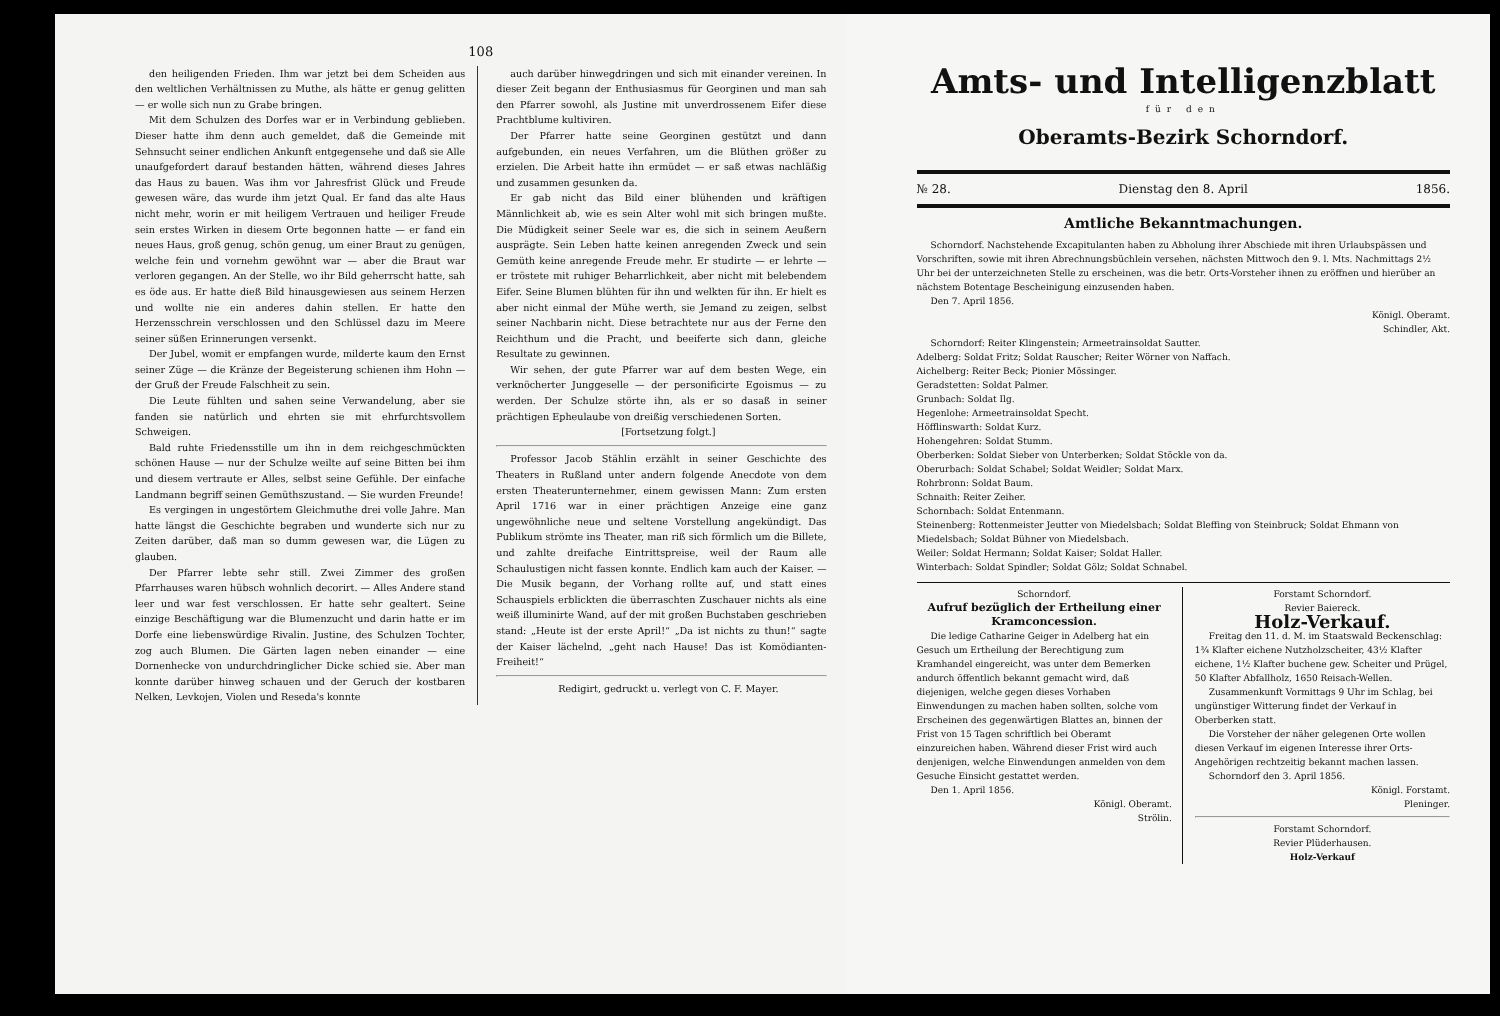108
den heiligenden Frieden. Ihm war jetzt bei dem Scheiden aus den weltlichen Verhältnissen zu Muthe, als hätte er genug gelitten — er wolle sich nun zu Grabe bringen.
Mit dem Schulzen des Dorfes war er in Verbindung geblieben. Dieser hatte ihm denn auch gemeldet, daß die Gemeinde mit Sehnsucht seiner endlichen Ankunft entgegensehe und daß sie Alle unaufgefordert darauf bestanden hätten, während dieses Jahres das Haus zu bauen. Was ihm vor Jahresfrist Glück und Freude gewesen wäre, das wurde ihm jetzt Qual. Er fand das alte Haus nicht mehr, worin er mit heiligem Vertrauen und heiliger Freude sein erstes Wirken in diesem Orte begonnen hatte — er fand ein neues Haus, groß genug, schön genug, um einer Braut zu genügen, welche fein und vornehm gewöhnt war — aber die Braut war verloren gegangen. An der Stelle, wo ihr Bild geherrscht hatte, sah es öde aus. Er hatte dieß Bild hinausgewiesen aus seinem Herzen und wollte nie ein anderes dahin stellen. Er hatte den Herzensschrein verschlossen und den Schlüssel dazu im Meere seiner süßen Erinnerungen versenkt.
Der Jubel, womit er empfangen wurde, milderte kaum den Ernst seiner Züge — die Kränze der Begeisterung schienen ihm Hohn — der Gruß der Freude Falschheit zu sein.
Die Leute fühlten und sahen seine Verwandelung, aber sie fanden sie natürlich und ehrten sie mit ehrfurchtsvollem Schweigen.
Bald ruhte Friedensstille um ihn in dem reichgeschmückten schönen Hause — nur der Schulze weilte auf seine Bitten bei ihm und diesem vertraute er Alles, selbst seine Gefühle. Der einfache Landmann begriff seinen Gemüthszustand. — Sie wurden Freunde!
Es vergingen in ungestörtem Gleichmuthe drei volle Jahre. Man hatte längst die Geschichte begraben und wunderte sich nur zu Zeiten darüber, daß man so dumm gewesen war, die Lügen zu glauben.
Der Pfarrer lebte sehr still. Zwei Zimmer des großen Pfarrhauses waren hübsch wohnlich decorirt. — Alles Andere stand leer und war fest verschlossen. Er hatte sehr gealtert. Seine einzige Beschäftigung war die Blumenzucht und darin hatte er im Dorfe eine liebenswürdige Rivalin. Justine, des Schulzen Tochter, zog auch Blumen. Die Gärten lagen neben einander — eine Dornenhecke von undurchdringlicher Dicke schied sie. Aber man konnte darüber hinweg schauen und der Geruch der kostbaren Nelken, Levkojen, Violen und Reseda's konnte
auch darüber hinwegdringen und sich mit einander vereinen. In dieser Zeit begann der Enthusiasmus für Georginen und man sah den Pfarrer sowohl, als Justine mit unverdrossenem Eifer diese Prachtblume kultiviren.
Der Pfarrer hatte seine Georginen gestützt und dann aufgebunden, ein neues Verfahren, um die Blüthen größer zu erzielen. Die Arbeit hatte ihn ermüdet — er saß etwas nachläßig und zusammen gesunken da.
Er gab nicht das Bild einer blühenden und kräftigen Männlichkeit ab, wie es sein Alter wohl mit sich bringen mußte. Die Müdigkeit seiner Seele war es, die sich in seinem Aeußern ausprägte. Sein Leben hatte keinen anregenden Zweck und sein Gemüth keine anregende Freude mehr. Er studirte — er lehrte — er tröstete mit ruhiger Beharrlichkeit, aber nicht mit belebendem Eifer. Seine Blumen blühten für ihn und welkten für ihn. Er hielt es aber nicht einmal der Mühe werth, sie Jemand zu zeigen, selbst seiner Nachbarin nicht. Diese betrachtete nur aus der Ferne den Reichthum und die Pracht, und beeiferte sich dann, gleiche Resultate zu gewinnen.
Wir sehen, der gute Pfarrer war auf dem besten Wege, ein verknöcherter Junggeselle — der personificirte Egoismus — zu werden. Der Schulze störte ihn, als er so dasaß in seiner prächtigen Epheulaube von dreißig verschiedenen Sorten.
[Fortsetzung folgt.]
Professor Jacob Stählin erzählt in seiner Geschichte des Theaters in Rußland unter andern folgende Anecdote von dem ersten Theaterunternehmer, einem gewissen Mann: Zum ersten April 1716 war in einer prächtigen Anzeige eine ganz ungewöhnliche neue und seltene Vorstellung angekündigt. Das Publikum strömte ins Theater, man riß sich förmlich um die Billete, und zahlte dreifache Eintrittspreise, weil der Raum alle Schaulustigen nicht fassen konnte. Endlich kam auch der Kaiser. — Die Musik begann, der Vorhang rollte auf, und statt eines Schauspiels erblickten die überraschten Zuschauer nichts als eine weiß illuminirte Wand, auf der mit großen Buchstaben geschrieben stand: „Heute ist der erste April!“ „Da ist nichts zu thun!“ sagte der Kaiser lächelnd, „geht nach Hause! Das ist Komödianten-Freiheit!“
Redigirt, gedruckt u. verlegt von C. F. Mayer.
Amts- und Intelligenzblatt
für den
Oberamts-Bezirk Schorndorf.
№ 28. Dienstag den 8. April 1856.
Amtliche Bekanntmachungen.
Schorndorf. Nachstehende Excapitulanten haben zu Abholung ihrer Abschiede mit ihren Urlaubspässen und Vorschriften, sowie mit ihren Abrechnungsbüchlein versehen, nächsten Mittwoch den 9. l. Mts. Nachmittags 2½ Uhr bei der unterzeichneten Stelle zu erscheinen, was die betr. Orts-Vorsteher ihnen zu eröffnen und hierüber an nächstem Botentage Bescheinigung einzusenden haben.
Den 7. April 1856.
Königl. Oberamt.
Schindler, Akt.
Schorndorf: Reiter Klingenstein; Armeetrainsoldat Sautter.
Adelberg: Soldat Fritz; Soldat Rauscher; Reiter Wörner von Naffach.
Aichelberg: Reiter Beck; Pionier Mössinger.
Geradstetten: Soldat Palmer.
Grunbach: Soldat Ilg.
Hegenlohe: Armeetrainsoldat Specht.
Höfflinswarth: Soldat Kurz.
Hohengehren: Soldat Stumm.
Oberberken: Soldat Sieber von Unterberken; Soldat Stöckle von da.
Oberurbach: Soldat Schabel; Soldat Weidler; Soldat Marx.
Rohrbronn: Soldat Baum.
Schnaith: Reiter Zeiher.
Schornbach: Soldat Entenmann.
Steinenberg: Rottenmeister Jeutter von Miedelsbach; Soldat Bleffing von Steinbruck; Soldat Ehmann von Miedelsbach; Soldat Bühner von Miedelsbach.
Weiler: Soldat Hermann; Soldat Kaiser; Soldat Haller.
Winterbach: Soldat Spindler; Soldat Gölz; Soldat Schnabel.
Schorndorf.
Aufruf bezüglich der Ertheilung einer Kramconcession.
Die ledige Catharine Geiger in Adelberg hat ein Gesuch um Ertheilung der Berechtigung zum Kramhandel eingereicht, was unter dem Bemerken andurch öffentlich bekannt gemacht wird, daß diejenigen, welche gegen dieses Vorhaben Einwendungen zu machen haben sollten, solche vom Erscheinen des gegenwärtigen Blattes an, binnen der Frist von 15 Tagen schriftlich bei Oberamt einzureichen haben. Während dieser Frist wird auch denjenigen, welche Einwendungen anmelden von dem Gesuche Einsicht gestattet werden.
Den 1. April 1856.
Königl. Oberamt.
Strölin.
Forstamt Schorndorf.
Revier Baiereck.
Holz-Verkauf.
Freitag den 11. d. M. im Staatswald Beckenschlag: 1¾ Klafter eichene Nutzholzscheiter, 43½ Klafter eichene, 1½ Klafter buchene gew. Scheiter und Prügel, 50 Klafter Abfallholz, 1650 Reisach-Wellen.
Zusammenkunft Vormittags 9 Uhr im Schlag, bei ungünstiger Witterung findet der Verkauf in Oberberken statt.
Die Vorsteher der näher gelegenen Orte wollen diesen Verkauf im eigenen Interesse ihrer Orts-Angehörigen rechtzeitig bekannt machen lassen.
Schorndorf den 3. April 1856.
Königl. Forstamt.
Pleninger.
Forstamt Schorndorf.
Revier Plüderhausen.
Holz-Verkauf